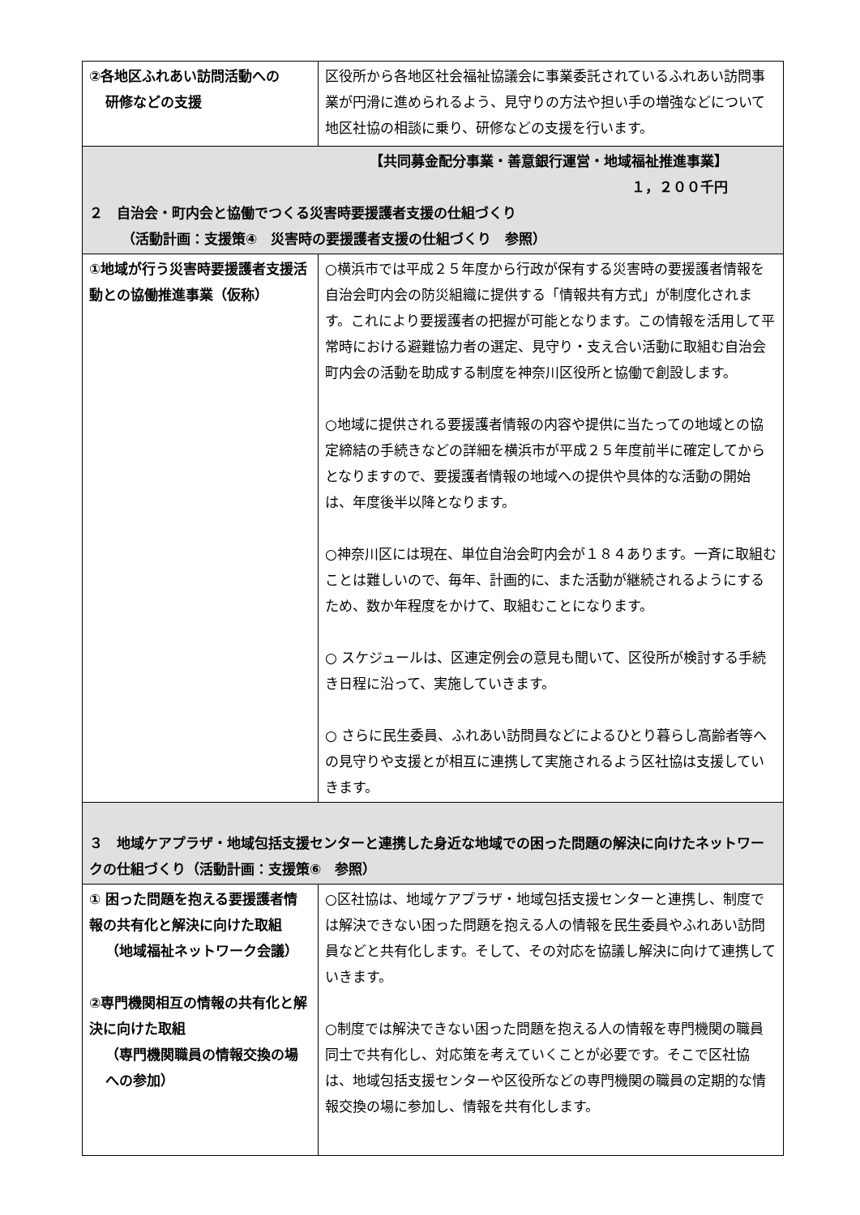| ②各地区ふれあい訪問活動への 研修などの支援 | 区役所から各地区社会福祉協議会に事業委託されているふれあい訪問事業が円滑に進められるよう、見守りの方法や担い手の増強などについて地区社協の相談に乗り、研修などの支援を行います。 |
| 【共同募金配分事業・善意銀行運営・地域福祉推進事業】 １，２００千円 ２ 自治会・町内会と協働でつくる災害時要援護者支援の仕組づくり （活動計画：支援策④ 災害時の要援護者支援の仕組づくり 参照） | |
| ①地域が行う災害時要援護者支援活動との協働推進事業（仮称） | ○横浜市では平成２５年度から行政が保有する災害時の要援護者情報を自治会町内会の防災組織に提供する「情報共有方式」が制度化されます。これにより要援護者の把握が可能となります。この情報を活用して平常時における避難協力者の選定、見守り・支え合い活動に取組む自治会町内会の活動を助成する制度を神奈川区役所と協働で創設します。 ○地域に提供される要援護者情報の内容や提供に当たっての地域との協定締結の手続きなどの詳細を横浜市が平成２５年度前半に確定してからとなりますので、要援護者情報の地域への提供や具体的な活動の開始は、年度後半以降となります。 ○神奈川区には現在、単位自治会町内会が１８４あります。一斉に取組むことは難しいので、毎年、計画的に、また活動が継続されるようにするため、数か年程度をかけて、取組むことになります。 ○ スケジュールは、区連定例会の意見も聞いて、区役所が検討する手続き日程に沿って、実施していきます。 ○ さらに民生委員、ふれあい訪問員などによるひとり暮らし高齢者等への見守りや支援とが相互に連携して実施されるよう区社協は支援していきます。 |
| ３ 地域ケアプラザ・地域包括支援センターと連携した身近な地域での困った問題の解決に向けたネットワークの仕組づくり（活動計画：支援策⑥ 参照） | |
| ① 困った問題を抱える要援護者情報の共有化と解決に向けた取組 （地域福祉ネットワーク会議） ②専門機関相互の情報の共有化と解決に向けた取組 （専門機関職員の情報交換の場への参加） | ○区社協は、地域ケアプラザ・地域包括支援センターと連携し、制度では解決できない困った問題を抱える人の情報を民生委員やふれあい訪問員などと共有化します。そして、その対応を協議し解決に向けて連携していきます。 ○制度では解決できない困った問題を抱える人の情報を専門機関の職員同士で共有化し、対応策を考えていくことが必要です。そこで区社協は、地域包括支援センターや区役所などの専門機関の職員の定期的な情報交換の場に参加し、情報を共有化します。 |